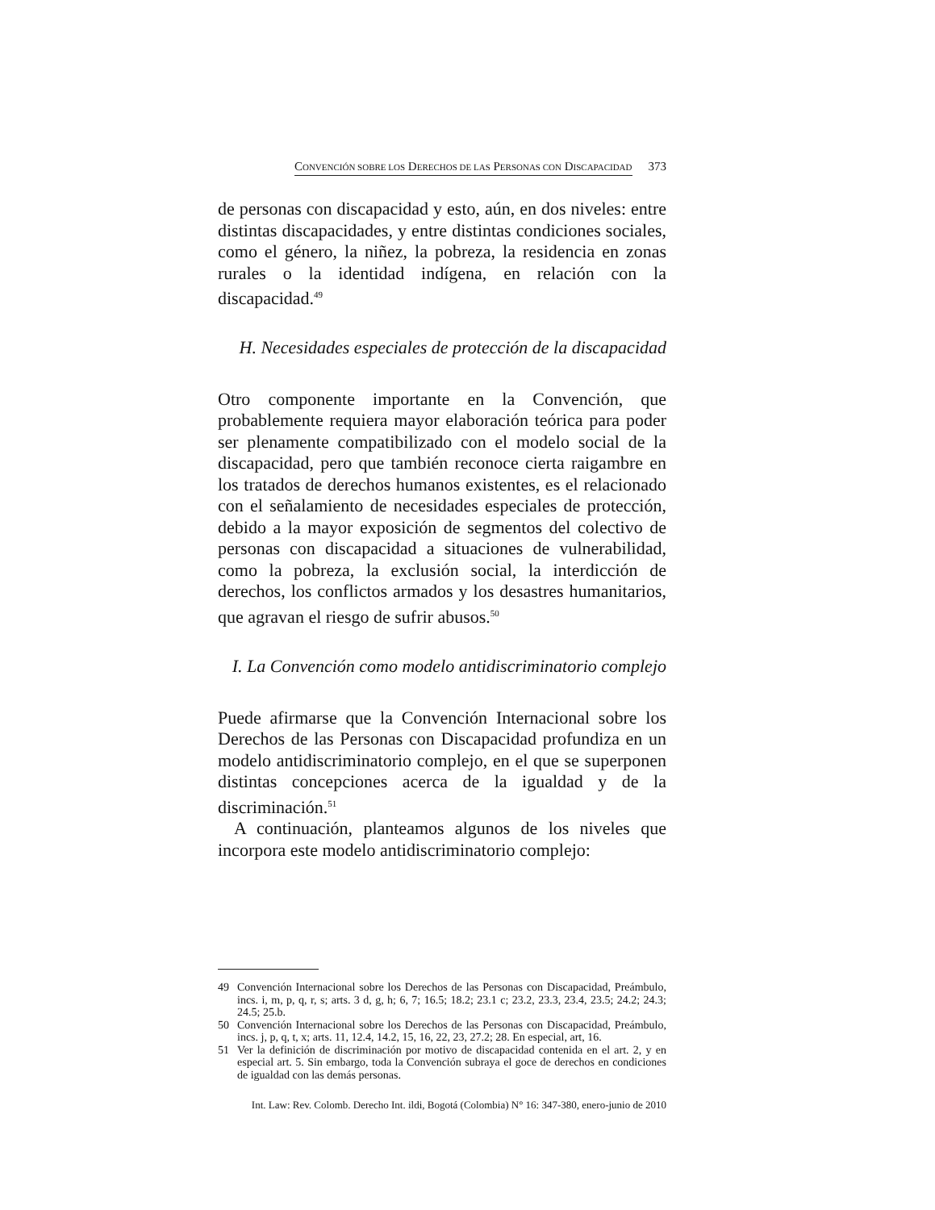CONVENCIÓN SOBRE LOS DERECHOS DE LAS PERSONAS CON DISCAPACIDAD 373
de personas con discapacidad y esto, aún, en dos niveles: entre distintas discapacidades, y entre distintas condiciones sociales, como el género, la niñez, la pobreza, la residencia en zonas rurales o la identidad indígena, en relación con la discapacidad.<sup>49</sup>
H. Necesidades especiales de protección de la discapacidad
Otro componente importante en la Convención, que probablemente requiera mayor elaboración teórica para poder ser plenamente compatibilizado con el modelo social de la discapacidad, pero que también reconoce cierta raigambre en los tratados de derechos humanos existentes, es el relacionado con el señalamiento de necesidades especiales de protección, debido a la mayor exposición de segmentos del colectivo de personas con discapacidad a situaciones de vulnerabilidad, como la pobreza, la exclusión social, la interdicción de derechos, los conflictos armados y los desastres humanitarios, que agravan el riesgo de sufrir abusos.<sup>50</sup>
I. La Convención como modelo antidiscriminatorio complejo
Puede afirmarse que la Convención Internacional sobre los Derechos de las Personas con Discapacidad profundiza en un modelo antidiscriminatorio complejo, en el que se superponen distintas concepciones acerca de la igualdad y de la discriminación.<sup>51</sup>
A continuación, planteamos algunos de los niveles que incorpora este modelo antidiscriminatorio complejo:
49 Convención Internacional sobre los Derechos de las Personas con Discapacidad, Preámbulo, incs. i, m, p, q, r, s; arts. 3 d, g, h; 6, 7; 16.5; 18.2; 23.1 c; 23.2, 23.3, 23.4, 23.5; 24.2; 24.3; 24.5; 25.b.
50 Convención Internacional sobre los Derechos de las Personas con Discapacidad, Preámbulo, incs. j, p, q, t, x; arts. 11, 12.4, 14.2, 15, 16, 22, 23, 27.2; 28. En especial, art, 16.
51 Ver la definición de discriminación por motivo de discapacidad contenida en el art. 2, y en especial art. 5. Sin embargo, toda la Convención subraya el goce de derechos en condiciones de igualdad con las demás personas.
Int. Law: Rev. Colomb. Derecho Int. ildi, Bogotá (Colombia) N° 16: 347-380, enero-junio de 2010